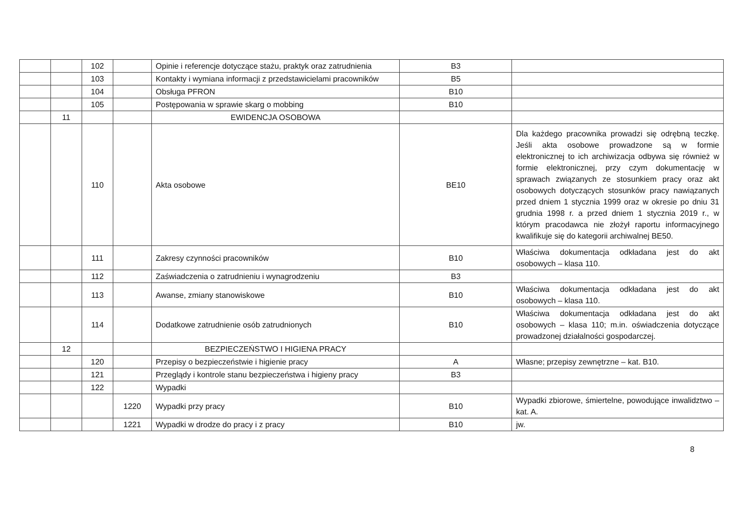| | | 102 | | Opinie i referencje dotyczące stażu, praktyk oraz zatrudnienia | B3 | |
| | | 103 | | Kontakty i wymiana informacji z przedstawicielami pracowników | B5 | |
| | | 104 | | Obsługa PFRON | B10 | |
| | | 105 | | Postępowania w sprawie skarg o mobbing | B10 | |
| | 11 | | | EWIDENCJA OSOBOWA | | |
| | | 110 | | Akta osobowe | BE10 | Dla każdego pracownika prowadzi się odrębną teczkę. Jeśli akta osobowe prowadzone są w formie elektronicznej to ich archiwizacja odbywa się również w formie elektronicznej, przy czym dokumentację w sprawach związanych ze stosunkiem pracy oraz akt osobowych dotyczących stosunków pracy nawiązanych przed dniem 1 stycznia 1999 oraz w okresie po dniu 31 grudnia 1998 r. a przed dniem 1 stycznia 2019 r., w którym pracodawca nie złożył raportu informacyjnego kwalifikuje się do kategorii archiwalnej BE50. |
| | | 111 | | Zakresy czynności pracowników | B10 | Właściwa dokumentacja odkładana jest do akt osobowych – klasa 110. |
| | | 112 | | Zaświadczenia o zatrudnieniu i wynagrodzeniu | B3 | |
| | | 113 | | Awanse, zmiany stanowiskowe | B10 | Właściwa dokumentacja odkładana jest do akt osobowych – klasa 110. |
| | | 114 | | Dodatkowe zatrudnienie osób zatrudnionych | B10 | Właściwa dokumentacja odkładana jest do akt osobowych – klasa 110; m.in. oświadczenia dotyczące prowadzonej działalności gospodarczej. |
| | 12 | | | BEZPIECZEŃSTWO I HIGIENA PRACY | | |
| | | 120 | | Przepisy o bezpieczeństwie i higienie pracy | A | Własne; przepisy zewnętrzne – kat. B10. |
| | | 121 | | Przeglądy i kontrole stanu bezpieczeństwa i higieny pracy | B3 | |
| | | 122 | | Wypadki | | |
| | | | 1220 | Wypadki przy pracy | B10 | Wypadki zbiorowe, śmiertelne, powodujące inwalidztwo – kat. A. |
| | | | 1221 | Wypadki w drodze do pracy i z pracy | B10 | jw. |
8